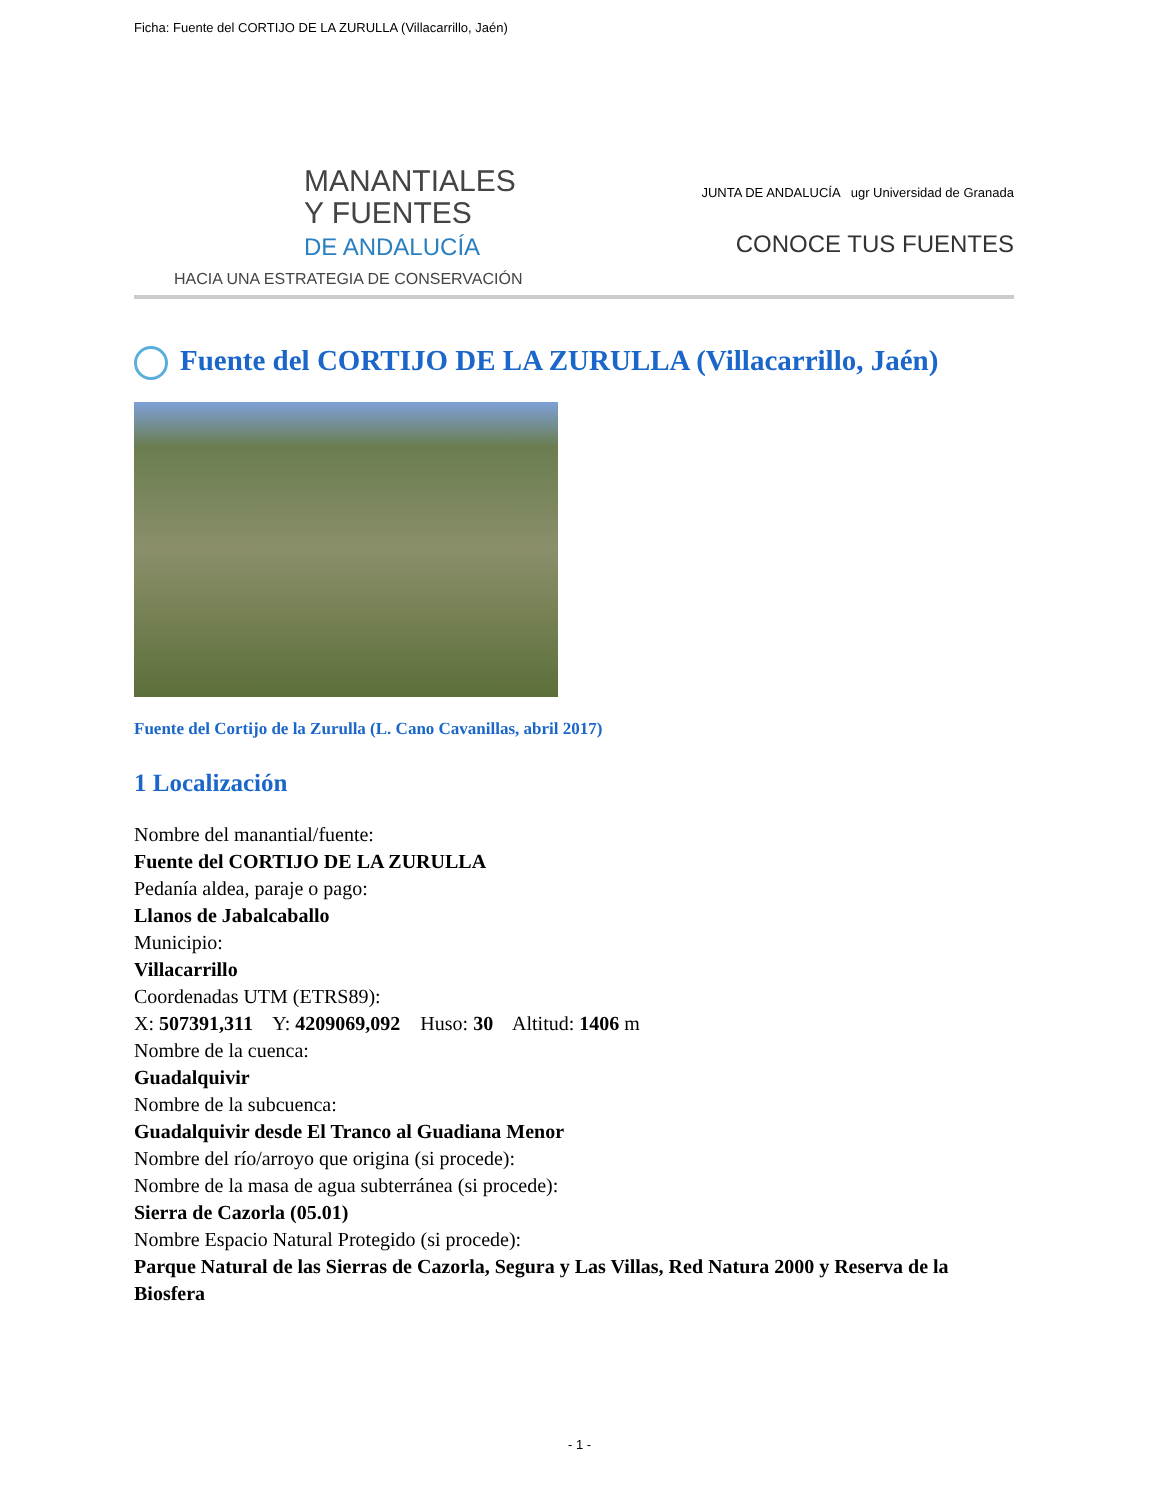Ficha: Fuente del CORTIJO DE LA ZURULLA (Villacarrillo, Jaén)
MANANTIALES
Y FUENTES
DE ANDALUCÍA
HACIA UNA ESTRATEGIA DE CONSERVACIÓN
JUNTA DE ANDALUCÍA ugr Universidad de Granada
CONOCE TUS FUENTES
Fuente del CORTIJO DE LA ZURULLA (Villacarrillo, Jaén)
Fuente del Cortijo de la Zurulla (L. Cano Cavanillas, abril 2017)
1 Localización
Nombre del manantial/fuente:
Fuente del CORTIJO DE LA ZURULLA
Pedanía aldea, paraje o pago:
Llanos de Jabalcaballo
Municipio:
Villacarrillo
Coordenadas UTM (ETRS89):
X: 507391,311 Y: 4209069,092 Huso: 30 Altitud: 1406 m
Nombre de la cuenca:
Guadalquivir
Nombre de la subcuenca:
Guadalquivir desde El Tranco al Guadiana Menor
Nombre del río/arroyo que origina (si procede):
Nombre de la masa de agua subterránea (si procede):
Sierra de Cazorla (05.01)
Nombre Espacio Natural Protegido (si procede):
Parque Natural de las Sierras de Cazorla, Segura y Las Villas, Red Natura 2000 y Reserva de la Biosfera
- 1 -